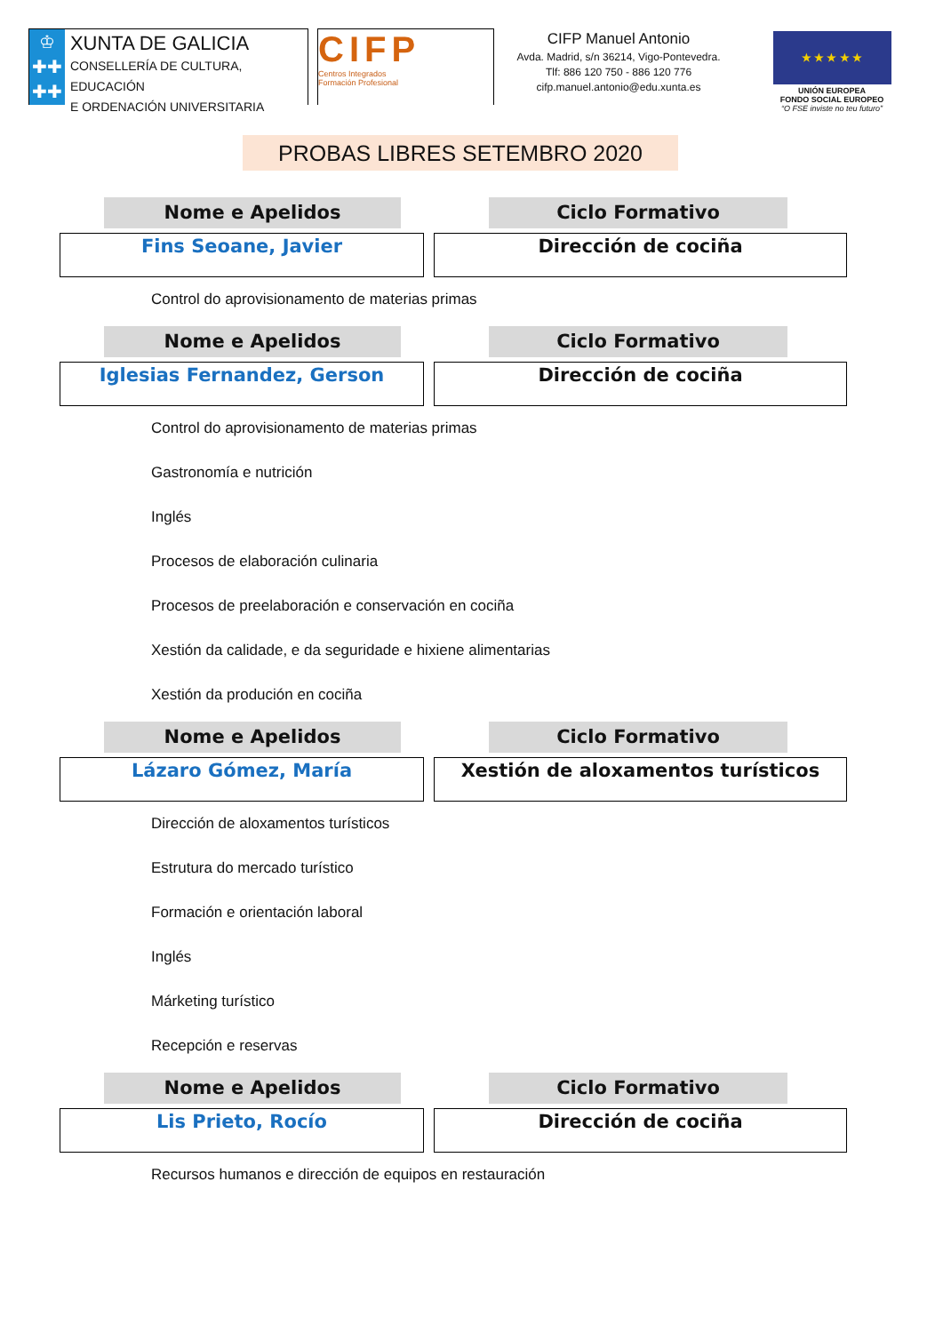♔
✚✚
✚✚
XUNTA DE GALICIA
CONSELLERÍA DE CULTURA, EDUCACIÓN
E ORDENACIÓN UNIVERSITARIA
CIFP
Centros Integrados
Formación Profesional
CIFP Manuel Antonio
Avda. Madrid, s/n 36214, Vigo-Pontevedra.
Tlf: 886 120 750 - 886 120 776
cifp.manuel.antonio@edu.xunta.es
★ ★ ★ ★ ★
UNIÓN EUROPEA
FONDO SOCIAL EUROPEO
“O FSE inviste no teu futuro”
PROBAS LIBRES SETEMBRO 2020
Nome e Apelidos Ciclo Formativo
Fins Seoane, Javier Dirección de cociña
Control do aprovisionamento de materias primas
Nome e Apelidos Ciclo Formativo
Iglesias Fernandez, Gerson Dirección de cociña
Control do aprovisionamento de materias primas
Gastronomía e nutrición
Inglés
Procesos de elaboración culinaria
Procesos de preelaboración e conservación en cociña
Xestión da calidade, e da seguridade e hixiene alimentarias
Xestión da produción en cociña
Nome e Apelidos Ciclo Formativo
Lázaro Gómez, María Xestión de aloxamentos turísticos
Dirección de aloxamentos turísticos
Estrutura do mercado turístico
Formación e orientación laboral
Inglés
Márketing turístico
Recepción e reservas
Nome e Apelidos Ciclo Formativo
Lis Prieto, Rocío Dirección de cociña
Recursos humanos e dirección de equipos en restauración